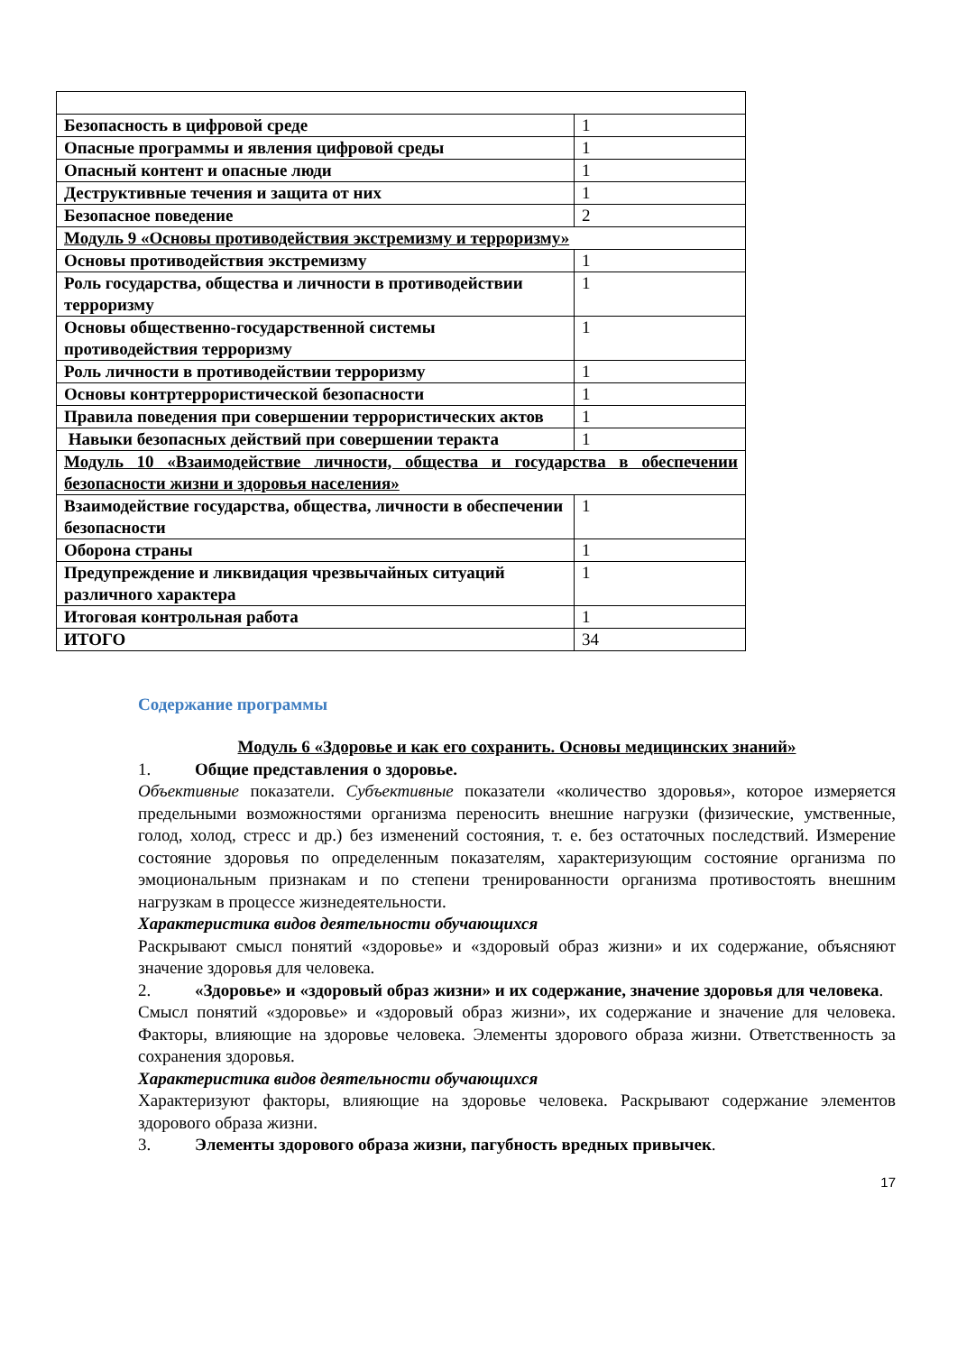| Безопасность в цифровой среде | 1 |
| Опасные программы и явления цифровой среды | 1 |
| Опасный контент и опасные люди | 1 |
| Деструктивные течения и защита от них | 1 |
| Безопасное поведение | 2 |
| Модуль 9 «Основы противодействия экстремизму и терроризму» | |
| Основы противодействия экстремизму | 1 |
| Роль государства, общества и личности в противодействии терроризму | 1 |
| Основы общественно-государственной системы противодействия терроризму | 1 |
| Роль личности в противодействии терроризму | 1 |
| Основы контртеррористической безопасности | 1 |
| Правила поведения при совершении террористических актов | 1 |
| Навыки безопасных действий при совершении теракта | 1 |
| Модуль 10 «Взаимодействие личности, общества и государства в обеспечении безопасности жизни и здоровья населения» | |
| Взаимодействие государства, общества, личности в обеспечении безопасности | 1 |
| Оборона страны | 1 |
| Предупреждение и ликвидация чрезвычайных ситуаций различного характера | 1 |
| Итоговая контрольная работа | 1 |
| ИТОГО | 34 |
Содержание программы
Модуль 6 «Здоровье и как его сохранить. Основы медицинских знаний»
1. Общие представления о здоровье.
Объективные показатели. Субъективные показатели «количество здоровья», которое измеряется предельными возможностями организма переносить внешние нагрузки (физические, умственные, голод, холод, стресс и др.) без изменений состояния, т. е. без остаточных последствий. Измерение состояние здоровья по определенным показателям, характеризующим состояние организма по эмоциональным признакам и по степени тренированности организма противостоять внешним нагрузкам в процессе жизнедеятельности.
Характеристика видов деятельности обучающихся
Раскрывают смысл понятий «здоровье» и «здоровый образ жизни» и их содержание, объясняют значение здоровья для человека.
2. «Здоровье» и «здоровый образ жизни» и их содержание, значение здоровья для человека.
Смысл понятий «здоровье» и «здоровый образ жизни», их содержание и значение для человека. Факторы, влияющие на здоровье человека. Элементы здорового образа жизни. Ответственность за сохранения здоровья.
Характеристика видов деятельности обучающихся
Характеризуют факторы, влияющие на здоровье человека. Раскрывают содержание элементов здорового образа жизни.
3. Элементы здорового образа жизни, пагубность вредных привычек.
17